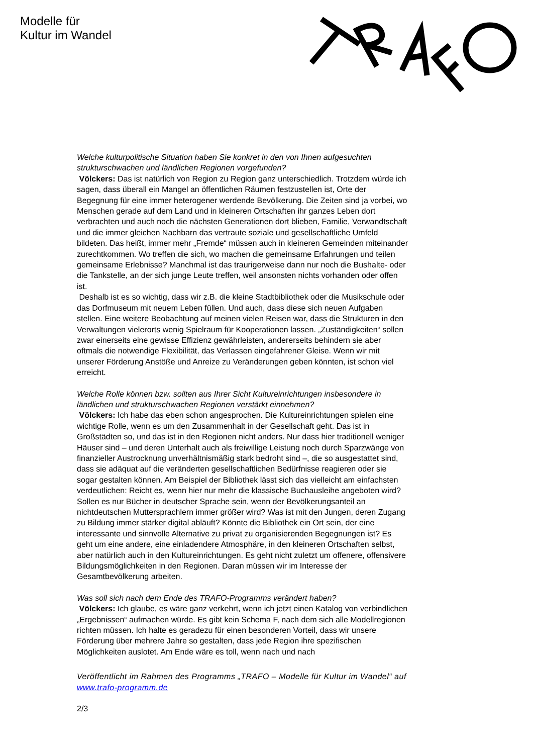Modelle für
Kultur im Wandel
Welche kulturpolitische Situation haben Sie konkret in den von Ihnen aufgesuchten strukturschwachen und ländlichen Regionen vorgefunden?
Völckers: Das ist natürlich von Region zu Region ganz unterschiedlich. Trotzdem würde ich sagen, dass überall ein Mangel an öffentlichen Räumen festzustellen ist, Orte der Begegnung für eine immer heterogener werdende Bevölkerung. Die Zeiten sind ja vorbei, wo Menschen gerade auf dem Land und in kleineren Ortschaften ihr ganzes Leben dort verbrachten und auch noch die nächsten Generationen dort blieben, Familie, Verwandtschaft und die immer gleichen Nachbarn das vertraute soziale und gesellschaftliche Umfeld bildeten. Das heißt, immer mehr „Fremde“ müssen auch in kleineren Gemeinden miteinander zurechtkommen. Wo treffen die sich, wo machen die gemeinsame Erfahrungen und teilen gemeinsame Erlebnisse? Manchmal ist das traurigerweise dann nur noch die Bushalte- oder die Tankstelle, an der sich junge Leute treffen, weil ansonsten nichts vorhanden oder offen ist.
Deshalb ist es so wichtig, dass wir z.B. die kleine Stadtbibliothek oder die Musikschule oder das Dorfmuseum mit neuem Leben füllen. Und auch, dass diese sich neuen Aufgaben stellen. Eine weitere Beobachtung auf meinen vielen Reisen war, dass die Strukturen in den Verwaltungen vielerorts wenig Spielraum für Kooperationen lassen. „Zuständigkeiten“ sollen zwar einerseits eine gewisse Effizienz gewährleisten, andererseits behindern sie aber oftmals die notwendige Flexibilität, das Verlassen eingefahrener Gleise. Wenn wir mit unserer Förderung Anstöße und Anreize zu Veränderungen geben könnten, ist schon viel erreicht.
Welche Rolle können bzw. sollten aus Ihrer Sicht Kultureinrichtungen insbesondere in ländlichen und strukturschwachen Regionen verstärkt einnehmen?
Völckers: Ich habe das eben schon angesprochen. Die Kultureinrichtungen spielen eine wichtige Rolle, wenn es um den Zusammenhalt in der Gesellschaft geht. Das ist in Großstädten so, und das ist in den Regionen nicht anders. Nur dass hier traditionell weniger Häuser sind – und deren Unterhalt auch als freiwillige Leistung noch durch Sparzwänge von finanzieller Austrocknung unverhältnismäßig stark bedroht sind –, die so ausgestattet sind, dass sie adäquat auf die veränderten gesellschaftlichen Bedürfnisse reagieren oder sie sogar gestalten können. Am Beispiel der Bibliothek lässt sich das vielleicht am einfachsten verdeutlichen: Reicht es, wenn hier nur mehr die klassische Buchausleihe angeboten wird? Sollen es nur Bücher in deutscher Sprache sein, wenn der Bevölkerungsanteil an nichtdeutschen Muttersprachlern immer größer wird? Was ist mit den Jungen, deren Zugang zu Bildung immer stärker digital abläuft? Könnte die Bibliothek ein Ort sein, der eine interessante und sinnvolle Alternative zu privat zu organisierenden Begegnungen ist? Es geht um eine andere, eine einladendere Atmosphäre, in den kleineren Ortschaften selbst, aber natürlich auch in den Kultureinrichtungen. Es geht nicht zuletzt um offenere, offensivere Bildungsmöglichkeiten in den Regionen. Daran müssen wir im Interesse der Gesamtbevölkerung arbeiten.
Was soll sich nach dem Ende des TRAFO-Programms verändert haben?
Völckers: Ich glaube, es wäre ganz verkehrt, wenn ich jetzt einen Katalog von verbindlichen „Ergebnissen“ aufmachen würde. Es gibt kein Schema F, nach dem sich alle Modellregionen richten müssen. Ich halte es geradezu für einen besonderen Vorteil, dass wir unsere Förderung über mehrere Jahre so gestalten, dass jede Region ihre spezifischen Möglichkeiten auslotet. Am Ende wäre es toll, wenn nach und nach
Veröffentlicht im Rahmen des Programms „TRAFO – Modelle für Kultur im Wandel“ auf www.trafo-programm.de
2/3